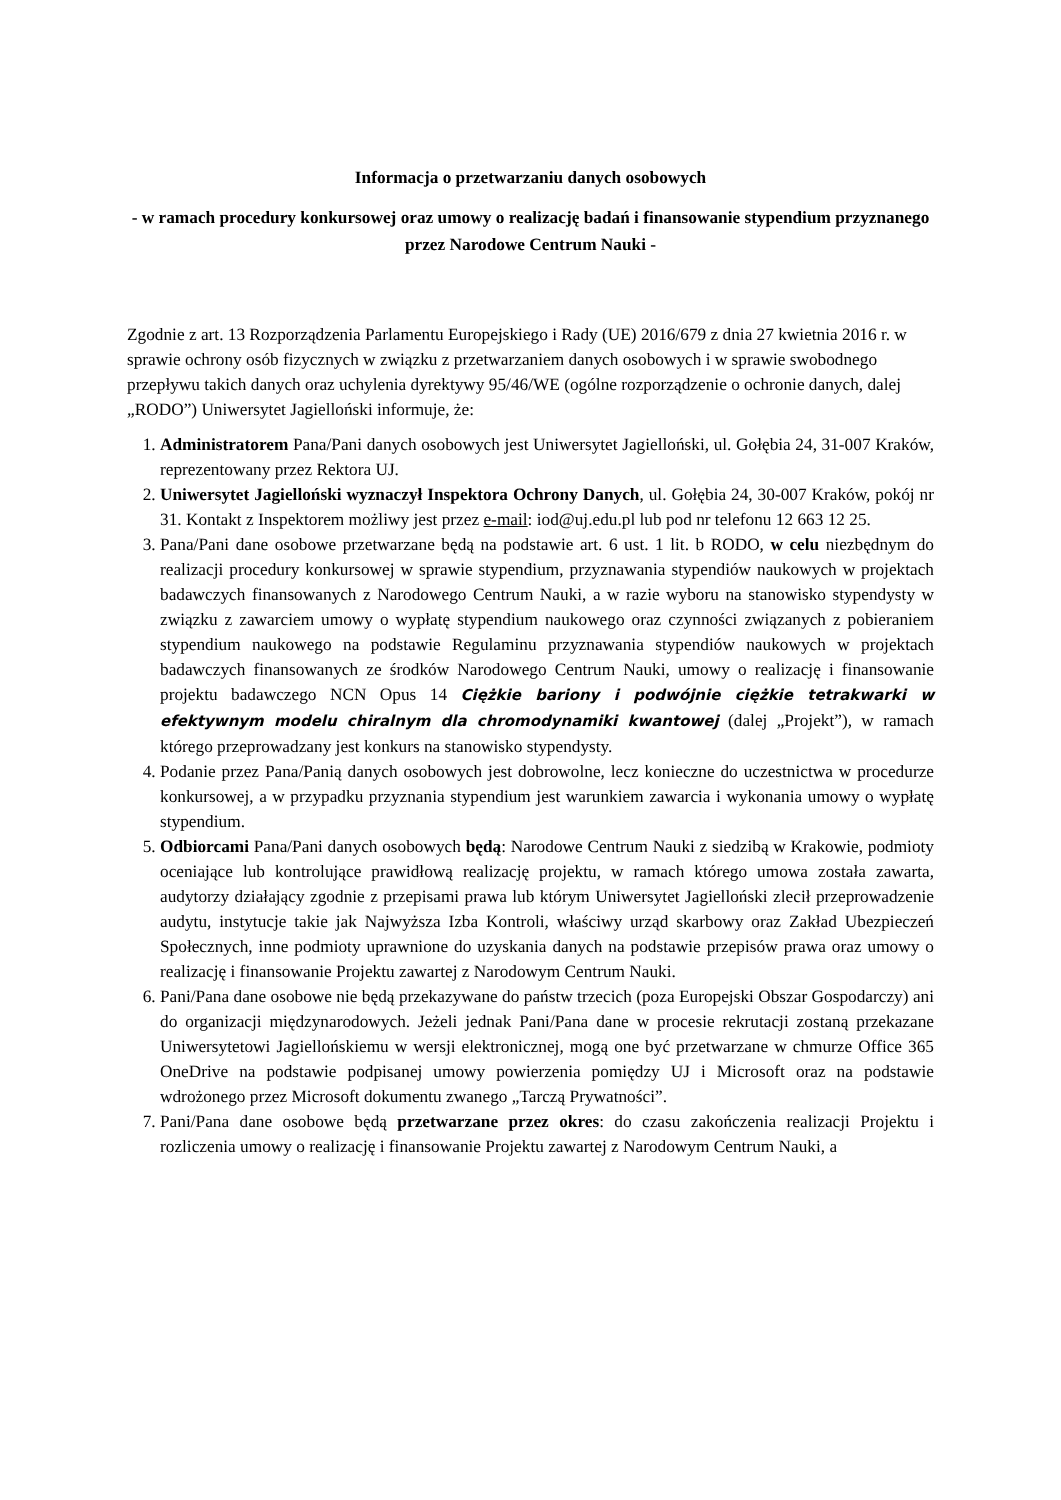Informacja o przetwarzaniu danych osobowych
- w ramach procedury konkursowej oraz umowy o realizację badań i finansowanie stypendium przyznanego przez Narodowe Centrum Nauki -
Zgodnie z art. 13 Rozporządzenia Parlamentu Europejskiego i Rady (UE) 2016/679 z dnia 27 kwietnia 2016 r. w sprawie ochrony osób fizycznych w związku z przetwarzaniem danych osobowych i w sprawie swobodnego przepływu takich danych oraz uchylenia dyrektywy 95/46/WE (ogólne rozporządzenie o ochronie danych, dalej „RODO”) Uniwersytet Jagielloński informuje, że:
1. Administratorem Pana/Pani danych osobowych jest Uniwersytet Jagielloński, ul. Gołębia 24, 31-007 Kraków, reprezentowany przez Rektora UJ.
2. Uniwersytet Jagielloński wyznaczył Inspektora Ochrony Danych, ul. Gołębia 24, 30-007 Kraków, pokój nr 31. Kontakt z Inspektorem możliwy jest przez e-mail: iod@uj.edu.pl lub pod nr telefonu 12 663 12 25.
3. Pana/Pani dane osobowe przetwarzane będą na podstawie art. 6 ust. 1 lit. b RODO, w celu niezbędnym do realizacji procedury konkursowej w sprawie stypendium, przyznawania stypendiów naukowych w projektach badawczych finansowanych z Narodowego Centrum Nauki, a w razie wyboru na stanowisko stypendysty w związku z zawarciem umowy o wypłatę stypendium naukowego oraz czynności związanych z pobieraniem stypendium naukowego na podstawie Regulaminu przyznawania stypendiów naukowych w projektach badawczych finansowanych ze środków Narodowego Centrum Nauki, umowy o realizację i finansowanie projektu badawczego NCN Opus 14 Ciężkie bariony i podwójnie ciężkie tetrakwarki w efektywnym modelu chiralnym dla chromodynamiki kwantowej (dalej „Projekt”), w ramach którego przeprowadzany jest konkurs na stanowisko stypendysty.
4. Podanie przez Pana/Panią danych osobowych jest dobrowolne, lecz konieczne do uczestnictwa w procedurze konkursowej, a w przypadku przyznania stypendium jest warunkiem zawarcia i wykonania umowy o wypłatę stypendium.
5. Odbiorcami Pana/Pani danych osobowych będą: Narodowe Centrum Nauki z siedzibą w Krakowie, podmioty oceniające lub kontrolujące prawidłową realizację projektu, w ramach którego umowa została zawarta, audytorzy działający zgodnie z przepisami prawa lub którym Uniwersytet Jagielloński zlecił przeprowadzenie audytu, instytucje takie jak Najwyższa Izba Kontroli, właściwy urząd skarbowy oraz Zakład Ubezpieczeń Społecznych, inne podmioty uprawnione do uzyskania danych na podstawie przepisów prawa oraz umowy o realizację i finansowanie Projektu zawartej z Narodowym Centrum Nauki.
6. Pani/Pana dane osobowe nie będą przekazywane do państw trzecich (poza Europejski Obszar Gospodarczy) ani do organizacji międzynarodowych. Jeżeli jednak Pani/Pana dane w procesie rekrutacji zostaną przekazane Uniwersytetowi Jagiellońskiemu w wersji elektronicznej, mogą one być przetwarzane w chmurze Office 365 OneDrive na podstawie podpisanej umowy powierzenia pomiędzy UJ i Microsoft oraz na podstawie wdrożonego przez Microsoft dokumentu zwanego „Tarczą Prywatności”.
7. Pani/Pana dane osobowe będą przetwarzane przez okres: do czasu zakończenia realizacji Projektu i rozliczenia umowy o realizację i finansowanie Projektu zawartej z Narodowym Centrum Nauki, a